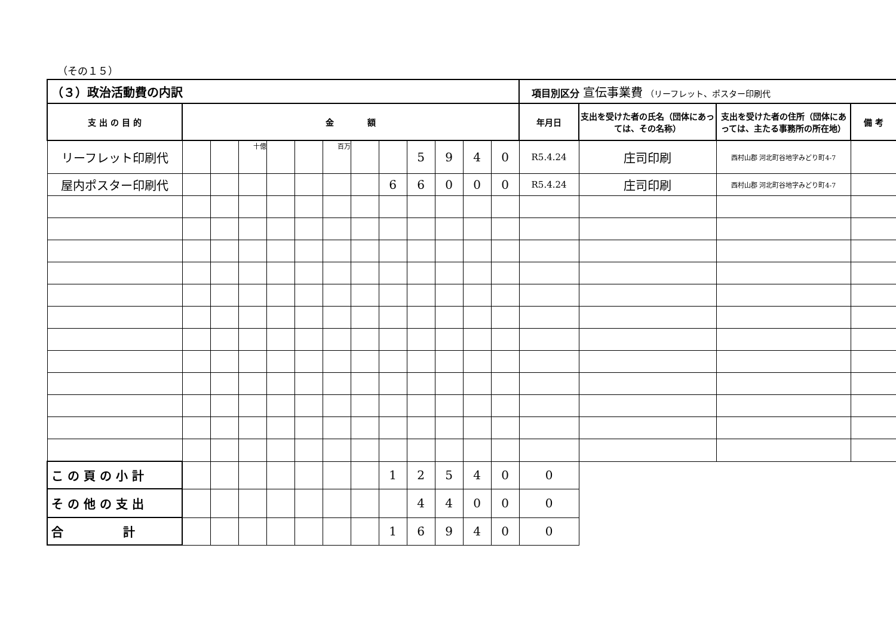（その１５）
| （３）政治活動費の内訳 | | | | | | | | | | | | | 項目別区分 宣伝事業費 （リーフレット、ポスター印刷代 | | | |
| 支 出 の 目 的 | 金 額 | | | | | | | | | | | | 年月日 | 支出を受けた者の氏名（団体にあっては、その名称） | 支出を受けた者の住所（団体にあっては、主たる事務所の所在地） | 備 考 |
| リーフレット印刷代 | | | 十億 | | | 百万 | | | 5 | 9 | 4 | 0 | R5.4.24 | 庄司印刷 | 西村山郡 河北町谷地字みどり町4-7 | |
| 屋内ポスター印刷代 | | | | | | | | 6 | 6 | 0 | 0 | 0 | R5.4.24 | 庄司印刷 | 西村山郡 河北町谷地字みどり町4-7 | |
| こ の 頁 の 小 計 | | | | | | | | 1 | 2 | 5 | 4 | 0 | 0 | | | |
| そ の 他 の 支 出 | | | | | | | | | 4 | 4 | 0 | 0 | 0 | | | |
| 合 計 | | | | | | | | 1 | 6 | 9 | 4 | 0 | 0 | | | |